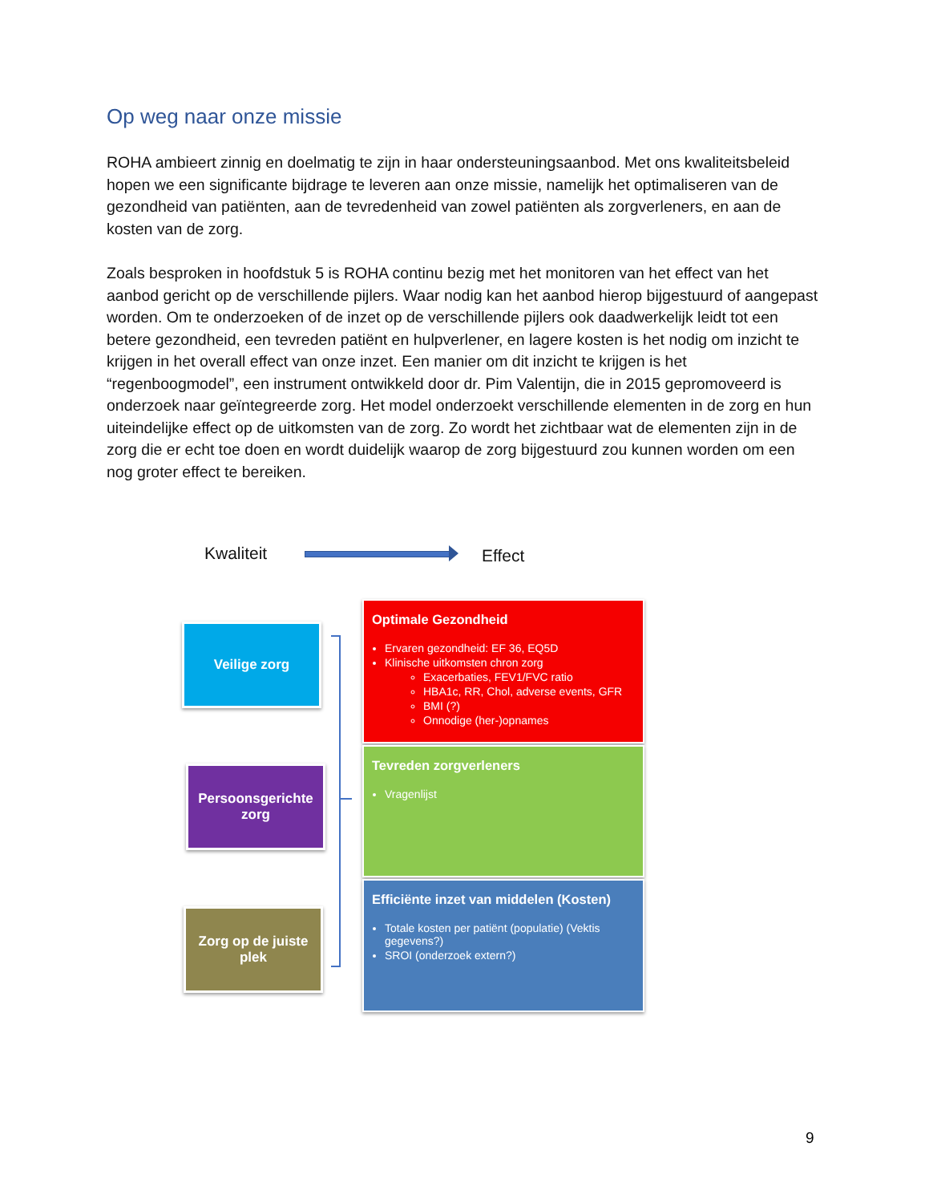Op weg naar onze missie
ROHA ambieert zinnig en doelmatig te zijn in haar ondersteuningsaanbod. Met ons kwaliteitsbeleid hopen we een significante bijdrage te leveren aan onze missie, namelijk het optimaliseren van de gezondheid van patiënten, aan de tevredenheid van zowel patiënten als zorgverleners, en aan de kosten van de zorg.
Zoals besproken in hoofdstuk 5 is ROHA continu bezig met het monitoren van het effect van het aanbod gericht op de verschillende pijlers. Waar nodig kan het aanbod hierop bijgestuurd of aangepast worden. Om te onderzoeken of de inzet op de verschillende pijlers ook daadwerkelijk leidt tot een betere gezondheid, een tevreden patiënt en hulpverlener, en lagere kosten is het nodig om inzicht te krijgen in het overall effect van onze inzet. Een manier om dit inzicht te krijgen is het “regenboogmodel”, een instrument ontwikkeld door dr. Pim Valentijn, die in 2015 gepromoveerd is onderzoek naar geïntegreerde zorg. Het model onderzoekt verschillende elementen in de zorg en hun uiteindelijke effect op de uitkomsten van de zorg. Zo wordt het zichtbaar wat de elementen zijn in de zorg die er echt toe doen en wordt duidelijk waarop de zorg bijgestuurd zou kunnen worden om een nog groter effect te bereiken.
Kwaliteit Effect
Veilige zorg
Persoonsgerichte zorg
Zorg op de juiste plek
Optimale Gezondheid
Ervaren gezondheid: EF 36, EQ5D
Klinische uitkomsten chron zorg
Exacerbaties, FEV1/FVC ratio
HBA1c, RR, Chol, adverse events, GFR
BMI (?)
Onnodige (her-)opnames
Tevreden zorgverleners
Vragenlijst
Efficiënte inzet van middelen (Kosten)
Totale kosten per patiënt (populatie) (Vektis gegevens?)
SROI (onderzoek extern?)
9